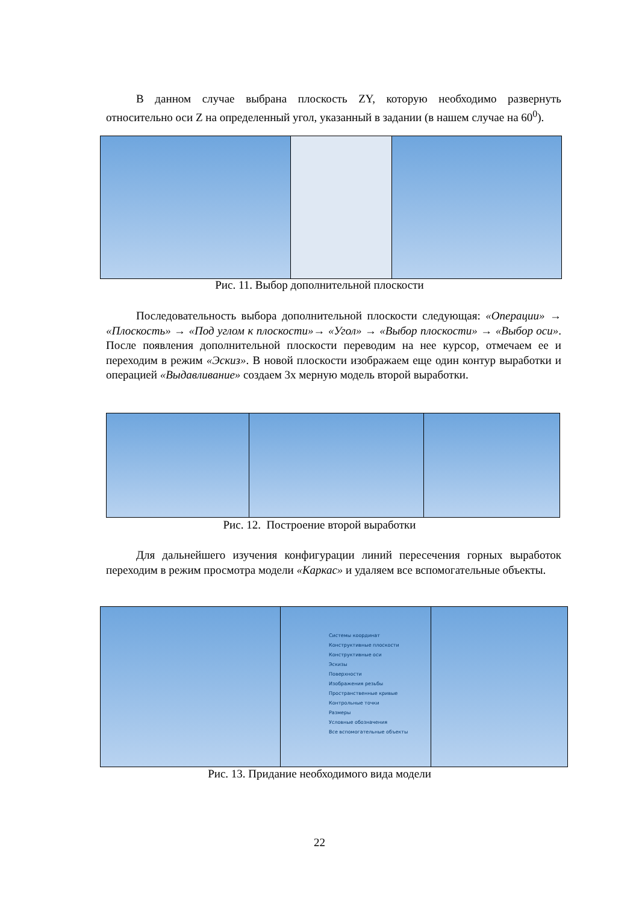В данном случае выбрана плоскость ZY, которую необходимо развернуть относительно оси Z на определенный угол, указанный в задании (в нашем случае на 60<sup>0</sup>).
Рис. 11. Выбор дополнительной плоскости
Последовательность выбора дополнительной плоскости следующая: «Операции» → «Плоскость» → «Под углом к плоскости»→ «Угол» → «Выбор плоскости» → «Выбор оси». После появления дополнительной плоскости переводим на нее курсор, отмечаем ее и переходим в режим «Эскиз». В новой плоскости изображаем еще один контур выработки и операцией «Выдавливание» создаем 3х мерную модель второй выработки.
Рис. 12. Построение второй выработки
Для дальнейшего изучения конфигурации линий пересечения горных выработок переходим в режим просмотра модели «Каркас» и удаляем все вспомогательные объекты.
Системы координат
Конструктивные плоскости
Конструктивные оси
Эскизы
Поверхности
Изображения резьбы
Пространственные кривые
Контрольные точки
Размеры
Условные обозначения
Все вспомогательные объекты
Рис. 13. Придание необходимого вида модели
22